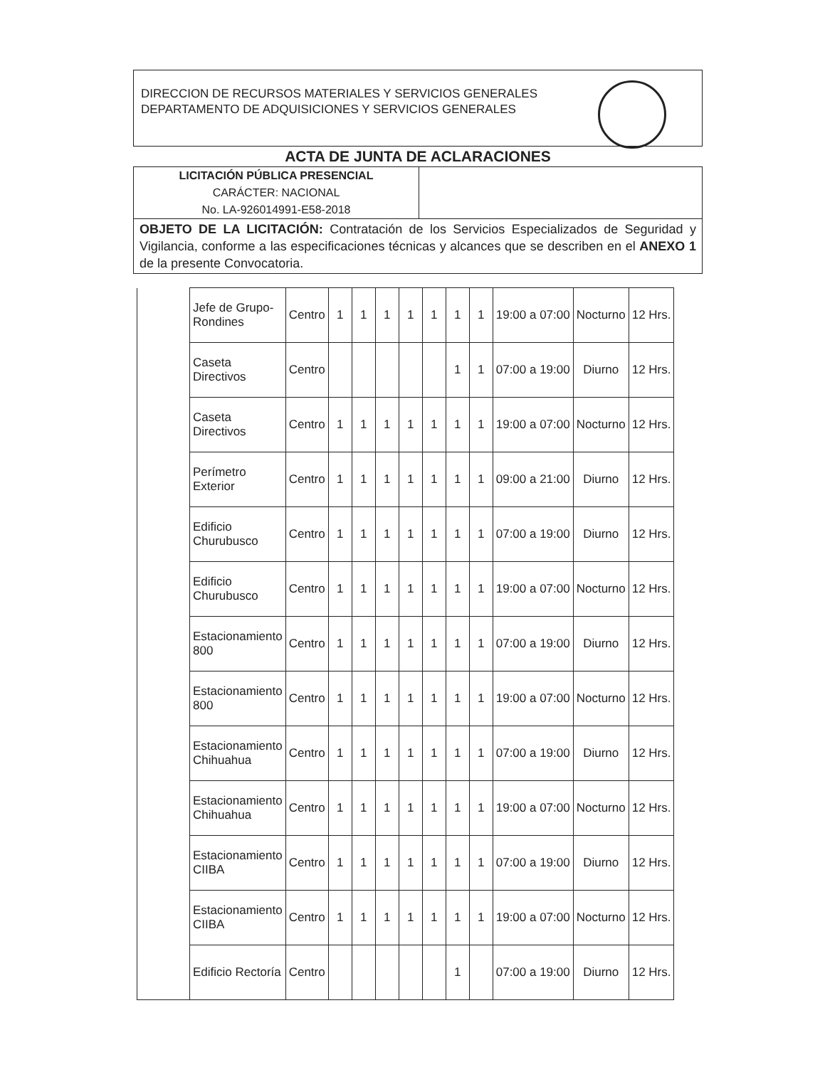DIRECCION DE RECURSOS MATERIALES Y SERVICIOS GENERALES
DEPARTAMENTO DE ADQUISICIONES Y SERVICIOS GENERALES
ACTA DE JUNTA DE ACLARACIONES
LICITACIÓN PÚBLICA PRESENCIAL
CARÁCTER: NACIONAL
No. LA-926014991-E58-2018
OBJETO DE LA LICITACIÓN: Contratación de los Servicios Especializados de Seguridad y Vigilancia, conforme a las especificaciones técnicas y alcances que se describen en el ANEXO 1 de la presente Convocatoria.
| | Jefe de Grupo-Rondines | Centro | 1 | 1 | 1 | 1 | 1 | 1 | 1 | 19:00 a 07:00 | Nocturno | 12 Hrs. |
| | Caseta Directivos | Centro | | | | | | 1 | 1 | 07:00 a 19:00 | Diurno | 12 Hrs. |
| | Caseta Directivos | Centro | 1 | 1 | 1 | 1 | 1 | 1 | 1 | 19:00 a 07:00 | Nocturno | 12 Hrs. |
| | Perímetro Exterior | Centro | 1 | 1 | 1 | 1 | 1 | 1 | 1 | 09:00 a 21:00 | Diurno | 12 Hrs. |
| | Edificio Churubusco | Centro | 1 | 1 | 1 | 1 | 1 | 1 | 1 | 07:00 a 19:00 | Diurno | 12 Hrs. |
| | Edificio Churubusco | Centro | 1 | 1 | 1 | 1 | 1 | 1 | 1 | 19:00 a 07:00 | Nocturno | 12 Hrs. |
| | Estacionamiento 800 | Centro | 1 | 1 | 1 | 1 | 1 | 1 | 1 | 07:00 a 19:00 | Diurno | 12 Hrs. |
| | Estacionamiento 800 | Centro | 1 | 1 | 1 | 1 | 1 | 1 | 1 | 19:00 a 07:00 | Nocturno | 12 Hrs. |
| | Estacionamiento Chihuahua | Centro | 1 | 1 | 1 | 1 | 1 | 1 | 1 | 07:00 a 19:00 | Diurno | 12 Hrs. |
| | Estacionamiento Chihuahua | Centro | 1 | 1 | 1 | 1 | 1 | 1 | 1 | 19:00 a 07:00 | Nocturno | 12 Hrs. |
| | Estacionamiento CIIBA | Centro | 1 | 1 | 1 | 1 | 1 | 1 | 1 | 07:00 a 19:00 | Diurno | 12 Hrs. |
| | Estacionamiento CIIBA | Centro | 1 | 1 | 1 | 1 | 1 | 1 | 1 | 19:00 a 07:00 | Nocturno | 12 Hrs. |
| | Edificio Rectoría | Centro | | | | | | 1 | | 07:00 a 19:00 | Diurno | 12 Hrs. |